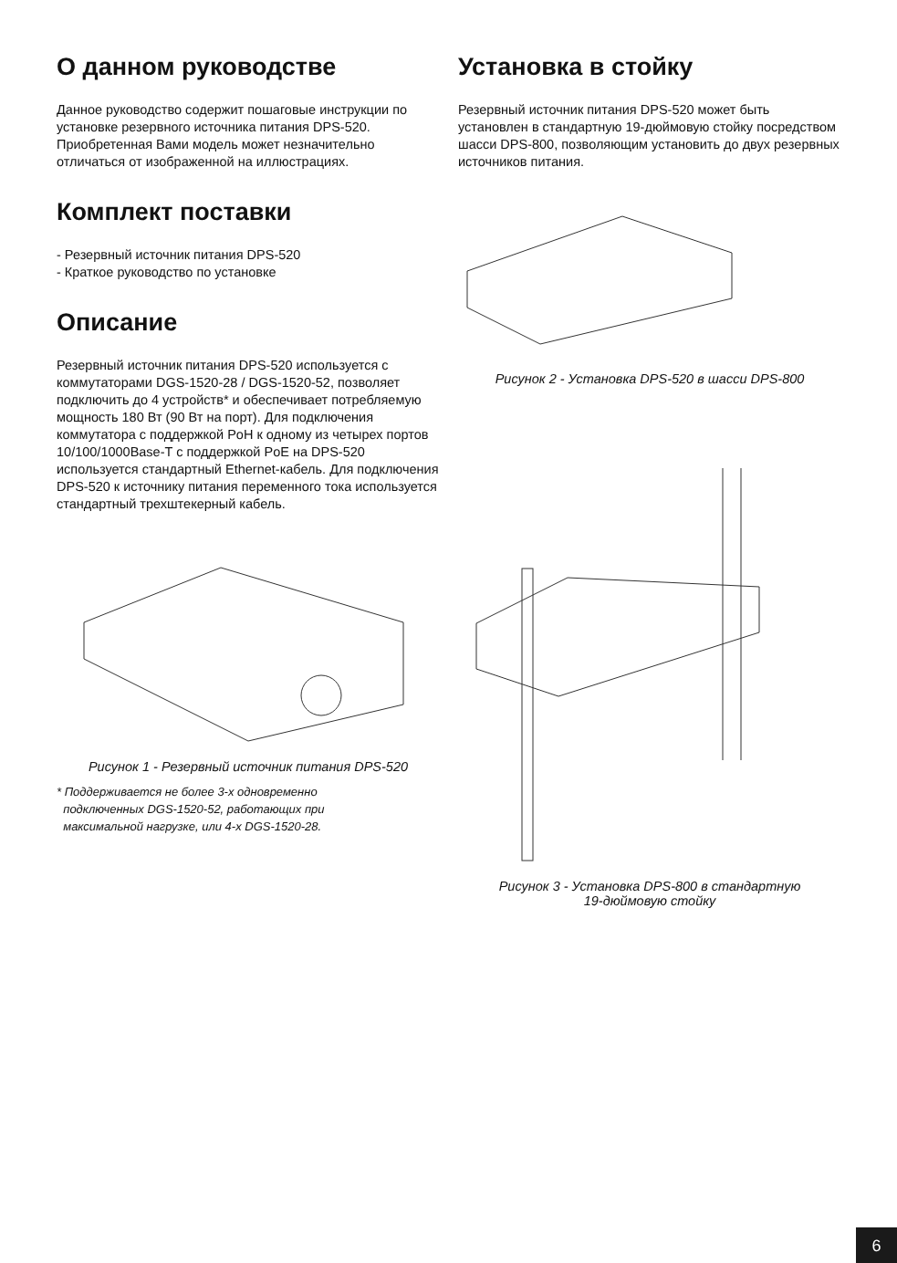О данном руководстве
Данное руководство содержит пошаговые инструкции по установке резервного источника питания DPS-520. Приобретенная Вами модель может незначительно отличаться от изображенной на иллюстрациях.
Комплект поставки
- Резервный источник питания DPS-520
- Краткое руководство по установке
Описание
Резервный источник питания DPS-520 используется с коммутаторами DGS-1520-28 / DGS-1520-52, позволяет подключить до 4 устройств* и обеспечивает потребляемую мощность 180 Вт (90 Вт на порт). Для подключения коммутатора с поддержкой PoH к одному из четырех портов 10/100/1000Base-T с поддержкой PoE на DPS-520 используется стандартный Ethernet-кабель. Для подключения DPS-520 к источнику питания переменного тока используется стандартный трехштекерный кабель.
Рисунок 1 - Резервный источник питания DPS-520
* Поддерживается не более 3-х одновременно
подключенных DGS-1520-52, работающих при
максимальной нагрузке, или 4-х DGS-1520-28.
Установка в стойку
Резервный источник питания DPS-520 может быть установлен в стандартную 19-дюймовую стойку посредством шасси DPS-800, позволяющим установить до двух резервных источников питания.
Рисунок 2 - Установка DPS-520 в шасси DPS-800
Рисунок 3 - Установка DPS-800 в стандартную
19-дюймовую стойку
6